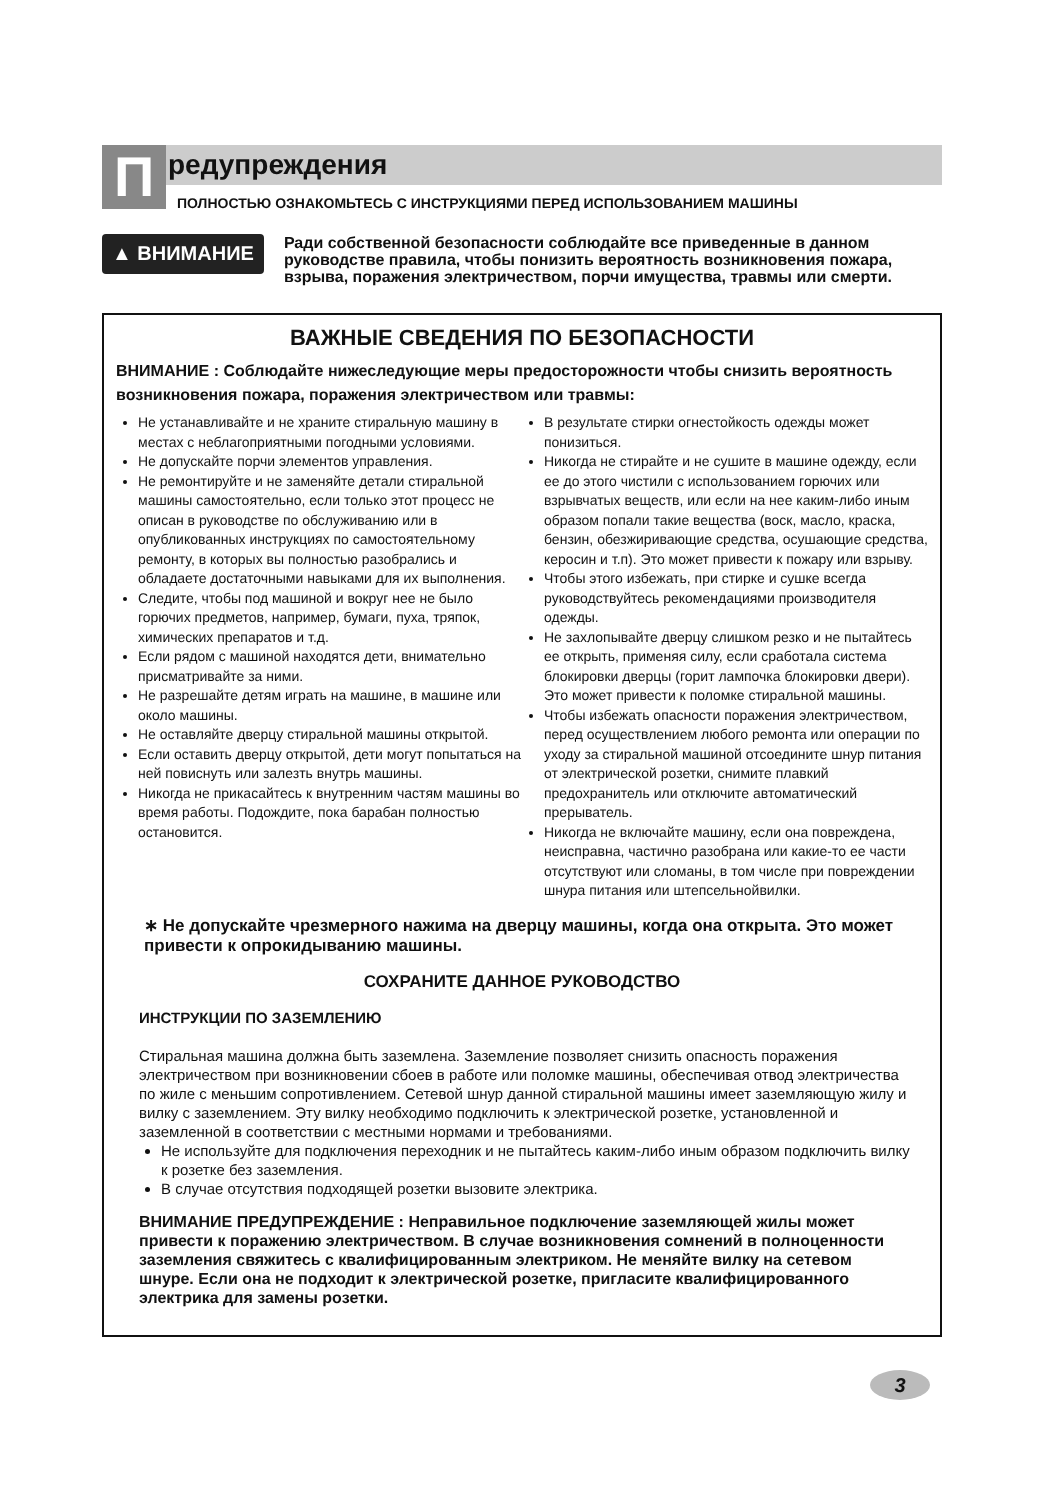П
редупреждения
ПОЛНОСТЬЮ ОЗНАКОМЬТЕСЬ С ИНСТРУКЦИЯМИ ПЕРЕД ИСПОЛЬЗОВАНИЕМ МАШИНЫ
▲ ВНИМАНИЕ
Ради собственной безопасности соблюдайте все приведенные в данном руководстве правила, чтобы понизить вероятность возникновения пожара, взрыва, поражения электричеством, порчи имущества, травмы или смерти.
ВАЖНЫЕ СВЕДЕНИЯ ПО БЕЗОПАСНОСТИ
ВНИМАНИЕ : Соблюдайте нижеследующие меры предосторожности чтобы снизить вероятность возникновения пожара, поражения электричеством или травмы:
Не устанавливайте и не храните стиральную машину в местах с неблагоприятными погодными условиями.
Не допускайте порчи элементов управления.
Не ремонтируйте и не заменяйте детали стиральной машины самостоятельно, если только этот процесс не описан в руководстве по обслуживанию или в опубликованных инструкциях по самостоятельному ремонту, в которых вы полностью разобрались и обладаете достаточными навыками для их выполнения.
Следите, чтобы под машиной и вокруг нее не было горючих предметов, например, бумаги, пуха, тряпок, химических препаратов и т.д.
Если рядом с машиной находятся дети, внимательно присматривайте за ними.
Не разрешайте детям играть на машине, в машине или около машины.
Не оставляйте дверцу стиральной машины открытой.
Если оставить дверцу открытой, дети могут попытаться на ней повиснуть или залезть внутрь машины.
Никогда не прикасайтесь к внутренним частям машины во время работы. Подождите, пока барабан полностью остановится.
В результате стирки огнестойкость одежды может понизиться.
Никогда не стирайте и не сушите в машине одежду, если ее до этого чистили с использованием горючих или взрывчатых веществ, или если на нее каким-либо иным образом попали такие вещества (воск, масло, краска, бензин, обезжиривающие средства, осушающие средства, керосин и т.п). Это может привести к пожару или взрыву.
Чтобы этого избежать, при стирке и сушке всегда руководствуйтесь рекомендациями производителя одежды.
Не захлопывайте дверцу слишком резко и не пытайтесь ее открыть, применяя силу, если сработала система блокировки дверцы (горит лампочка блокировки двери). Это может привести к поломке стиральной машины.
Чтобы избежать опасности поражения электричеством, перед осуществлением любого ремонта или операции по уходу за стиральной машиной отсоедините шнур питания от электрической розетки, снимите плавкий предохранитель или отключите автоматический прерыватель.
Никогда не включайте машину, если она повреждена, неисправна, частично разобрана или какие-то ее части отсутствуют или сломаны, в том числе при повреждении шнура питания или штепсельнойвилки.
∗ Не допускайте чрезмерного нажима на дверцу машины, когда она открыта. Это может привести к опрокидыванию машины.
СОХРАНИТЕ ДАННОЕ РУКОВОДСТВО
ИНСТРУКЦИИ ПО ЗАЗЕМЛЕНИЮ
Стиральная машина должна быть заземлена. Заземление позволяет снизить опасность поражения электричеством при возникновении сбоев в работе или поломке машины, обеспечивая отвод электричества по жиле с меньшим сопротивлением. Сетевой шнур данной стиральной машины имеет заземляющую жилу и вилку с заземлением. Эту вилку необходимо подключить к электрической розетке, установленной и заземленной в соответствии с местными нормами и требованиями.
Не используйте для подключения переходник и не пытайтесь каким-либо иным образом подключить вилку к розетке без заземления.
В случае отсутствия подходящей розетки вызовите электрика.
ВНИМАНИЕ ПРЕДУПРЕЖДЕНИЕ : Неправильное подключение заземляющей жилы может привести к поражению электричеством. В случае возникновения сомнений в полноценности заземления свяжитесь с квалифицированным электриком. Не меняйте вилку на сетевом шнуре. Если она не подходит к электрической розетке, пригласите квалифицированного электрика для замены розетки.
3